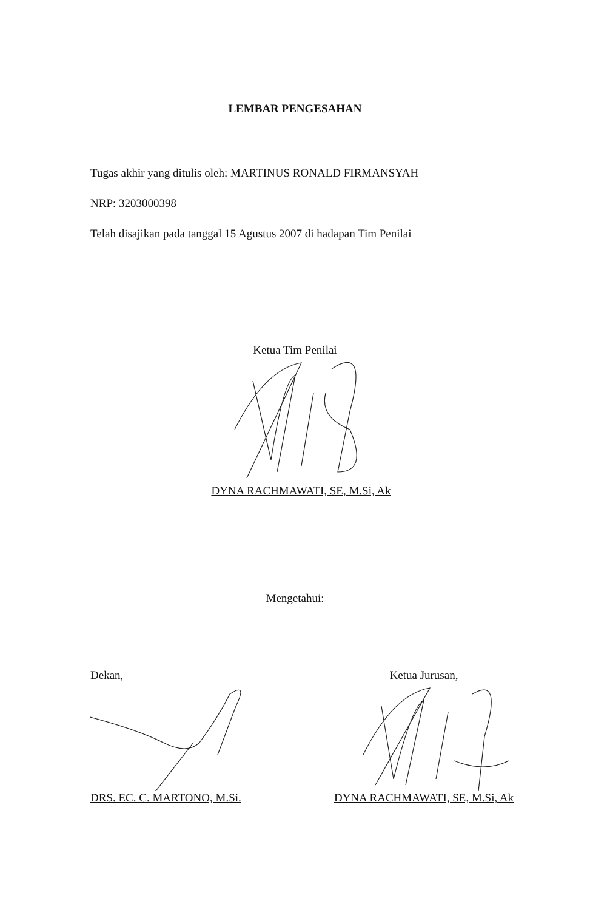LEMBAR PENGESAHAN
Tugas akhir yang ditulis oleh: MARTINUS RONALD FIRMANSYAH
NRP: 3203000398
Telah disajikan pada tanggal 15 Agustus 2007 di hadapan Tim Penilai
Ketua Tim Penilai
DYNA RACHMAWATI, SE, M.Si, Ak
Mengetahui:
Dekan,
DRS. EC. C. MARTONO, M.Si.
Ketua Jurusan,
DYNA RACHMAWATI, SE, M.Si, Ak